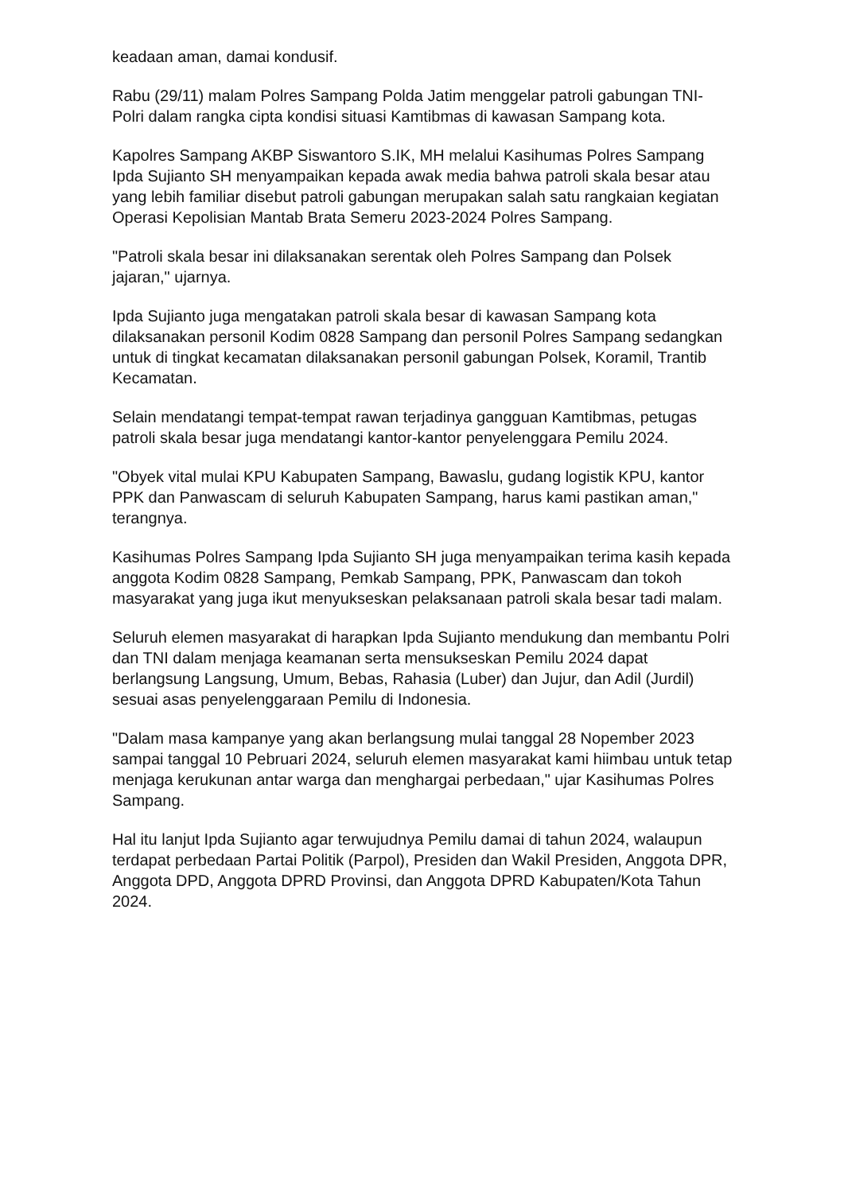keadaan aman, damai kondusif.
Rabu (29/11) malam Polres Sampang Polda Jatim menggelar patroli gabungan TNI-Polri dalam rangka cipta kondisi situasi Kamtibmas di kawasan Sampang kota.
Kapolres Sampang AKBP Siswantoro S.IK, MH melalui Kasihumas Polres Sampang Ipda Sujianto SH menyampaikan kepada awak media bahwa patroli skala besar atau yang lebih familiar disebut patroli gabungan merupakan salah satu rangkaian kegiatan Operasi Kepolisian Mantab Brata Semeru 2023-2024 Polres Sampang.
"Patroli skala besar ini dilaksanakan serentak oleh Polres Sampang dan Polsek jajaran," ujarnya.
Ipda Sujianto juga mengatakan patroli skala besar di kawasan Sampang kota dilaksanakan personil Kodim 0828 Sampang dan personil Polres Sampang sedangkan untuk di tingkat kecamatan dilaksanakan personil gabungan Polsek, Koramil, Trantib Kecamatan.
Selain mendatangi tempat-tempat rawan terjadinya gangguan Kamtibmas, petugas patroli skala besar juga mendatangi kantor-kantor penyelenggara Pemilu 2024.
"Obyek vital mulai KPU Kabupaten Sampang, Bawaslu, gudang logistik KPU, kantor PPK dan Panwascam di seluruh Kabupaten Sampang, harus kami pastikan aman," terangnya.
Kasihumas Polres Sampang Ipda Sujianto SH juga menyampaikan terima kasih kepada anggota Kodim 0828 Sampang, Pemkab Sampang, PPK, Panwascam dan tokoh masyarakat yang juga ikut menyukseskan pelaksanaan patroli skala besar tadi malam.
Seluruh elemen masyarakat di harapkan Ipda Sujianto mendukung dan membantu Polri dan TNI dalam menjaga keamanan serta mensukseskan Pemilu 2024 dapat berlangsung Langsung, Umum, Bebas, Rahasia (Luber) dan Jujur, dan Adil (Jurdil) sesuai asas penyelenggaraan Pemilu di Indonesia.
"Dalam masa kampanye yang akan berlangsung mulai tanggal 28 Nopember 2023 sampai tanggal 10 Pebruari 2024, seluruh elemen masyarakat kami hiimbau untuk tetap menjaga kerukunan antar warga dan menghargai perbedaan," ujar Kasihumas Polres Sampang.
Hal itu lanjut Ipda Sujianto agar terwujudnya Pemilu damai di tahun 2024, walaupun terdapat perbedaan Partai Politik (Parpol), Presiden dan Wakil Presiden, Anggota DPR, Anggota DPD, Anggota DPRD Provinsi, dan Anggota DPRD Kabupaten/Kota Tahun 2024.